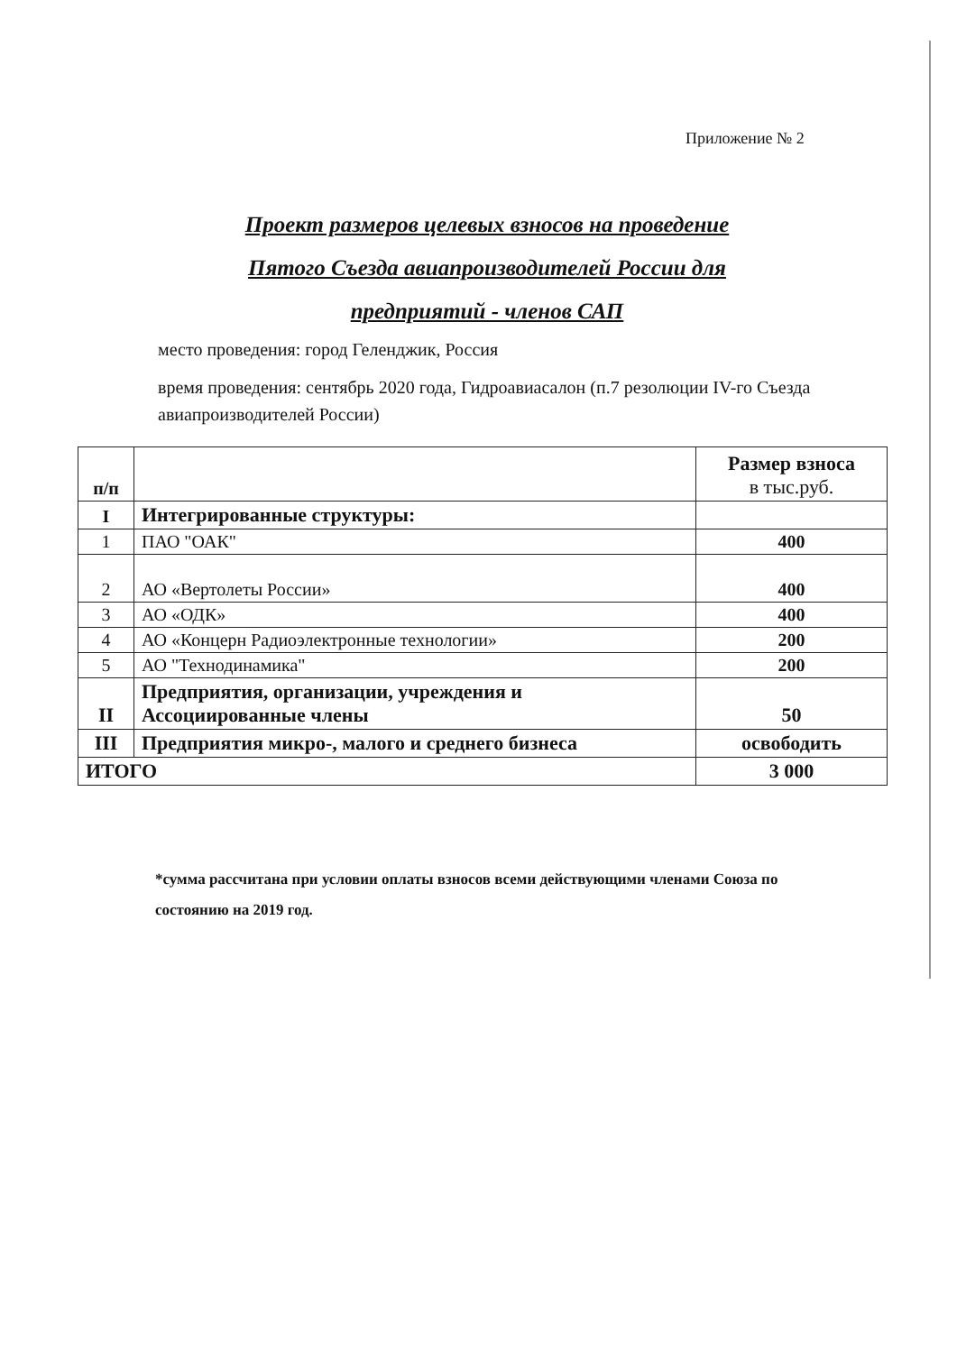Приложение № 2
Проект размеров целевых взносов на проведение
Пятого Съезда авиапроизводителей России для предприятий - членов САП
место проведения: город Геленджик, Россия
время проведения: сентябрь 2020 года, Гидроавиасалон (п.7 резолюции IV-го Съезда авиапроизводителей России)
| п/п | | Размер взноса в тыс.руб. |
| --- | --- | --- |
| I | Интегрированные структуры: | |
| 1 | ПАО "ОАК" | 400 |
| 2 | АО «Вертолеты России» | 400 |
| 3 | АО «ОДК» | 400 |
| 4 | АО «Концерн Радиоэлектронные технологии» | 200 |
| 5 | АО "Технодинамика" | 200 |
| II | Предприятия, организации, учреждения и Ассоциированные члены | 50 |
| III | Предприятия микро-, малого и среднего бизнеса | освободить |
| ИТОГО | | 3 000 |
*сумма рассчитана при условии оплаты взносов всеми действующими членами Союза по состоянию на 2019 год.